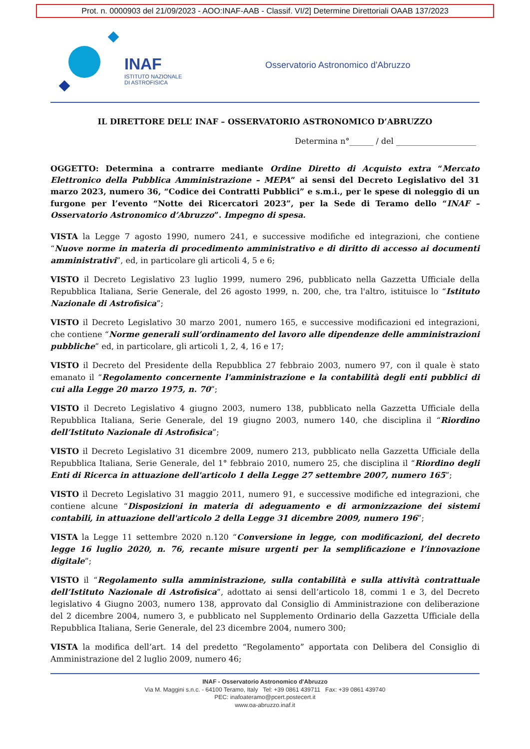Prot. n. 0000903 del 21/09/2023 - AOO:INAF-AAB - Classif. VI/2] Determine Direttoriali OAAB 137/2023
INAF
ISTITUTO NAZIONALE
DI ASTROFISICA
Osservatorio Astronomico d'Abruzzo
IL DIRETTORE DELL’ INAF – OSSERVATORIO ASTRONOMICO D’ABRUZZO
Determina n°______ / del ____________________
OGGETTO: Determina a contrarre mediante Ordine Diretto di Acquisto extra “Mercato Elettronico della Pubblica Amministrazione – MEPA” ai sensi del Decreto Legislativo del 31 marzo 2023, numero 36, “Codice dei Contratti Pubblici” e s.m.i., per le spese di noleggio di un furgone per l’evento “Notte dei Ricercatori 2023”, per la Sede di Teramo dello “INAF – Osservatorio Astronomico d’Abruzzo”. Impegno di spesa.
VISTA la Legge 7 agosto 1990, numero 241, e successive modifiche ed integrazioni, che contiene “Nuove norme in materia di procedimento amministrativo e di diritto di accesso ai documenti amministrativi”, ed, in particolare gli articoli 4, 5 e 6;
VISTO il Decreto Legislativo 23 luglio 1999, numero 296, pubblicato nella Gazzetta Ufficiale della Repubblica Italiana, Serie Generale, del 26 agosto 1999, n. 200, che, tra l'altro, istituisce lo “Istituto Nazionale di Astrofisica”;
VISTO il Decreto Legislativo 30 marzo 2001, numero 165, e successive modificazioni ed integrazioni, che contiene “Norme generali sull’ordinamento del lavoro alle dipendenze delle amministrazioni pubbliche” ed, in particolare, gli articoli 1, 2, 4, 16 e 17;
VISTO il Decreto del Presidente della Repubblica 27 febbraio 2003, numero 97, con il quale è stato emanato il “Regolamento concernente l'amministrazione e la contabilità degli enti pubblici di cui alla Legge 20 marzo 1975, n. 70”;
VISTO il Decreto Legislativo 4 giugno 2003, numero 138, pubblicato nella Gazzetta Ufficiale della Repubblica Italiana, Serie Generale, del 19 giugno 2003, numero 140, che disciplina il “Riordino dell’Istituto Nazionale di Astrofisica”;
VISTO il Decreto Legislativo 31 dicembre 2009, numero 213, pubblicato nella Gazzetta Ufficiale della Repubblica Italiana, Serie Generale, del 1° febbraio 2010, numero 25, che disciplina il “Riordino degli Enti di Ricerca in attuazione dell'articolo 1 della Legge 27 settembre 2007, numero 165”;
VISTO il Decreto Legislativo 31 maggio 2011, numero 91, e successive modifiche ed integrazioni, che contiene alcune “Disposizioni in materia di adeguamento e di armonizzazione dei sistemi contabili, in attuazione dell'articolo 2 della Legge 31 dicembre 2009, numero 196”;
VISTA la Legge 11 settembre 2020 n.120 “Conversione in legge, con modificazioni, del decreto legge 16 luglio 2020, n. 76, recante misure urgenti per la semplificazione e l’innovazione digitale”;
VISTO il “Regolamento sulla amministrazione, sulla contabilità e sulla attività contrattuale dell’Istituto Nazionale di Astrofisica”, adottato ai sensi dell’articolo 18, commi 1 e 3, del Decreto legislativo 4 Giugno 2003, numero 138, approvato dal Consiglio di Amministrazione con deliberazione del 2 dicembre 2004, numero 3, e pubblicato nel Supplemento Ordinario della Gazzetta Ufficiale della Repubblica Italiana, Serie Generale, del 23 dicembre 2004, numero 300;
VISTA la modifica dell’art. 14 del predetto “Regolamento” apportata con Delibera del Consiglio di Amministrazione del 2 luglio 2009, numero 46;
INAF - Osservatorio Astronomico d'Abruzzo
Via M. Maggini s.n.c. - 64100 Teramo, Italy Tel: +39 0861 439711 Fax: +39 0861 439740
PEC: inafoateramo@pcert.postecert.it
www.oa-abruzzo.inaf.it